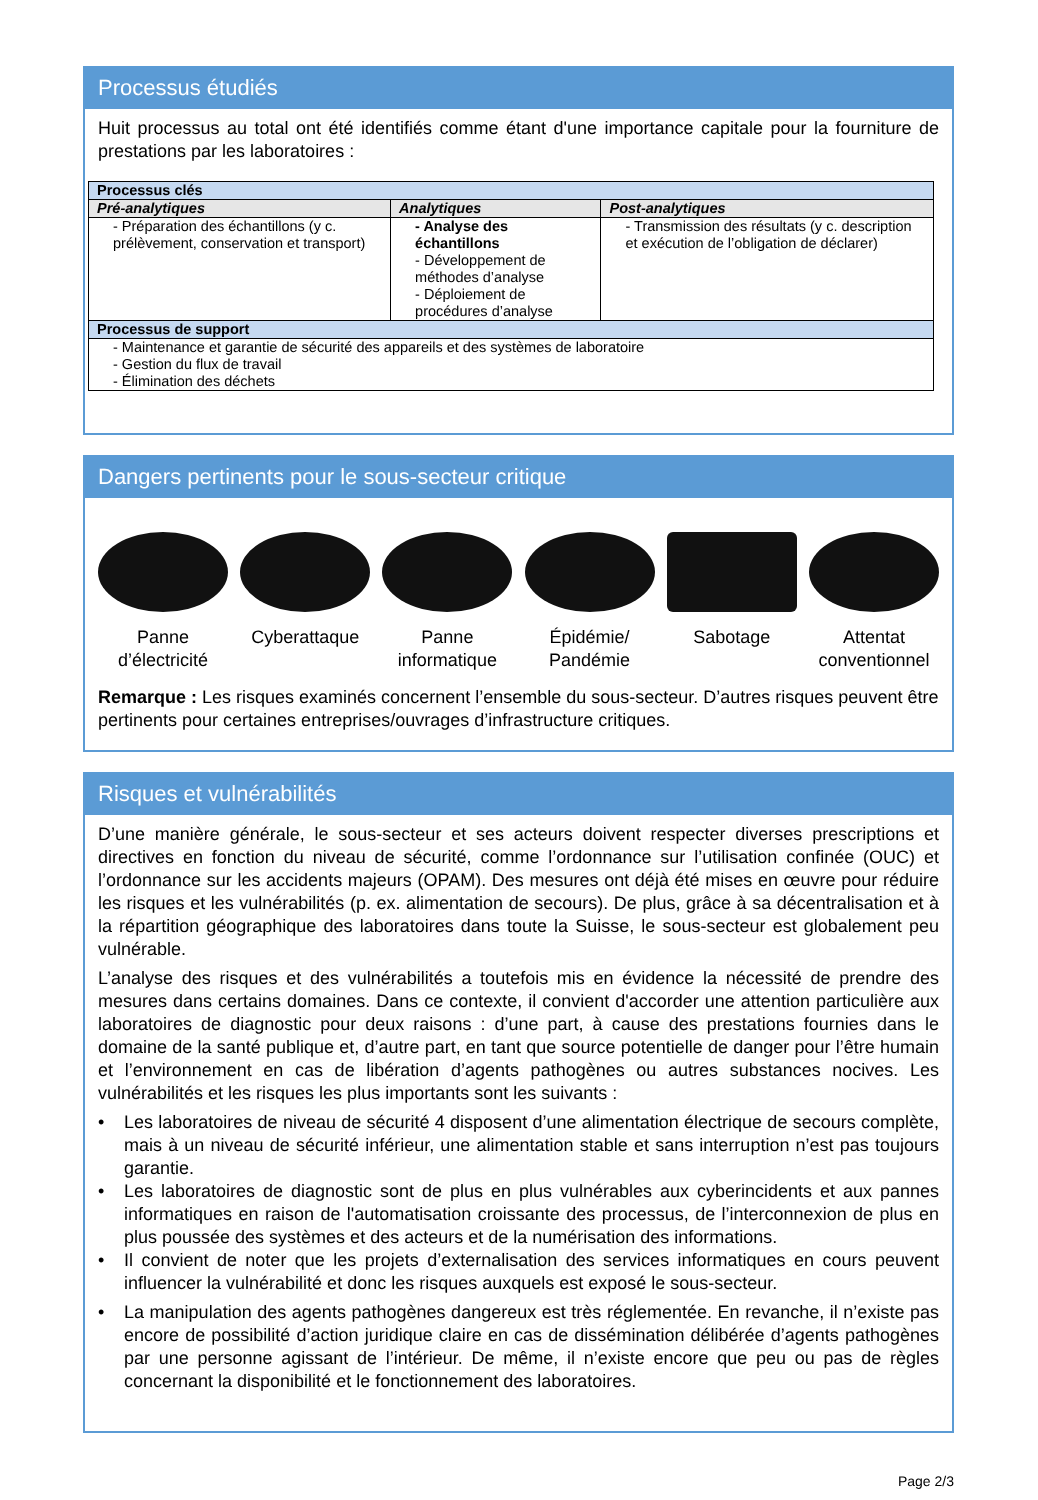Processus étudiés
Huit processus au total ont été identifiés comme étant d'une importance capitale pour la fourniture de prestations par les laboratoires :
| Processus clés | | |
| --- | --- | --- |
| Pré-analytiques | Analytiques | Post-analytiques |
| - Préparation des échantillons (y c. prélèvement, conservation et transport) | - Analyse des échantillons - Développement de méthodes d’analyse - Déploiement de procédures d’analyse | - Transmission des résultats (y c. description et exécution de l’obligation de déclarer) |
| Processus de support | | |
| - Maintenance et garantie de sécurité des appareils et des systèmes de laboratoire - Gestion du flux de travail - Élimination des déchets | | |
Dangers pertinents pour le sous-secteur critique
Panne d’électricité
Cyberattaque Panne informatique
Épidémie/ Pandémie
Sabotage Attentat conventionnel
Remarque : Les risques examinés concernent l’ensemble du sous-secteur. D’autres risques peuvent être pertinents pour certaines entreprises/ouvrages d’infrastructure critiques.
Risques et vulnérabilités
D’une manière générale, le sous-secteur et ses acteurs doivent respecter diverses prescriptions et directives en fonction du niveau de sécurité, comme l’ordonnance sur l’utilisation confinée (OUC) et l’ordonnance sur les accidents majeurs (OPAM). Des mesures ont déjà été mises en œuvre pour réduire les risques et les vulnérabilités (p. ex. alimentation de secours). De plus, grâce à sa décentralisation et à la répartition géographique des laboratoires dans toute la Suisse, le sous-secteur est globalement peu vulnérable.
L’analyse des risques et des vulnérabilités a toutefois mis en évidence la nécessité de prendre des mesures dans certains domaines. Dans ce contexte, il convient d'accorder une attention particulière aux laboratoires de diagnostic pour deux raisons : d’une part, à cause des prestations fournies dans le domaine de la santé publique et, d’autre part, en tant que source potentielle de danger pour l’être humain et l’environnement en cas de libération d’agents pathogènes ou autres substances nocives. Les vulnérabilités et les risques les plus importants sont les suivants :
• Les laboratoires de niveau de sécurité 4 disposent d’une alimentation électrique de secours complète, mais à un niveau de sécurité inférieur, une alimentation stable et sans interruption n’est pas toujours garantie.
• Les laboratoires de diagnostic sont de plus en plus vulnérables aux cyberincidents et aux pannes informatiques en raison de l'automatisation croissante des processus, de l’interconnexion de plus en plus poussée des systèmes et des acteurs et de la numérisation des informations.
• Il convient de noter que les projets d’externalisation des services informatiques en cours peuvent influencer la vulnérabilité et donc les risques auxquels est exposé le sous-secteur.
• La manipulation des agents pathogènes dangereux est très réglementée. En revanche, il n’existe pas encore de possibilité d’action juridique claire en cas de dissémination délibérée d’agents pathogènes par une personne agissant de l’intérieur. De même, il n’existe encore que peu ou pas de règles concernant la disponibilité et le fonctionnement des laboratoires.
Page 2/3